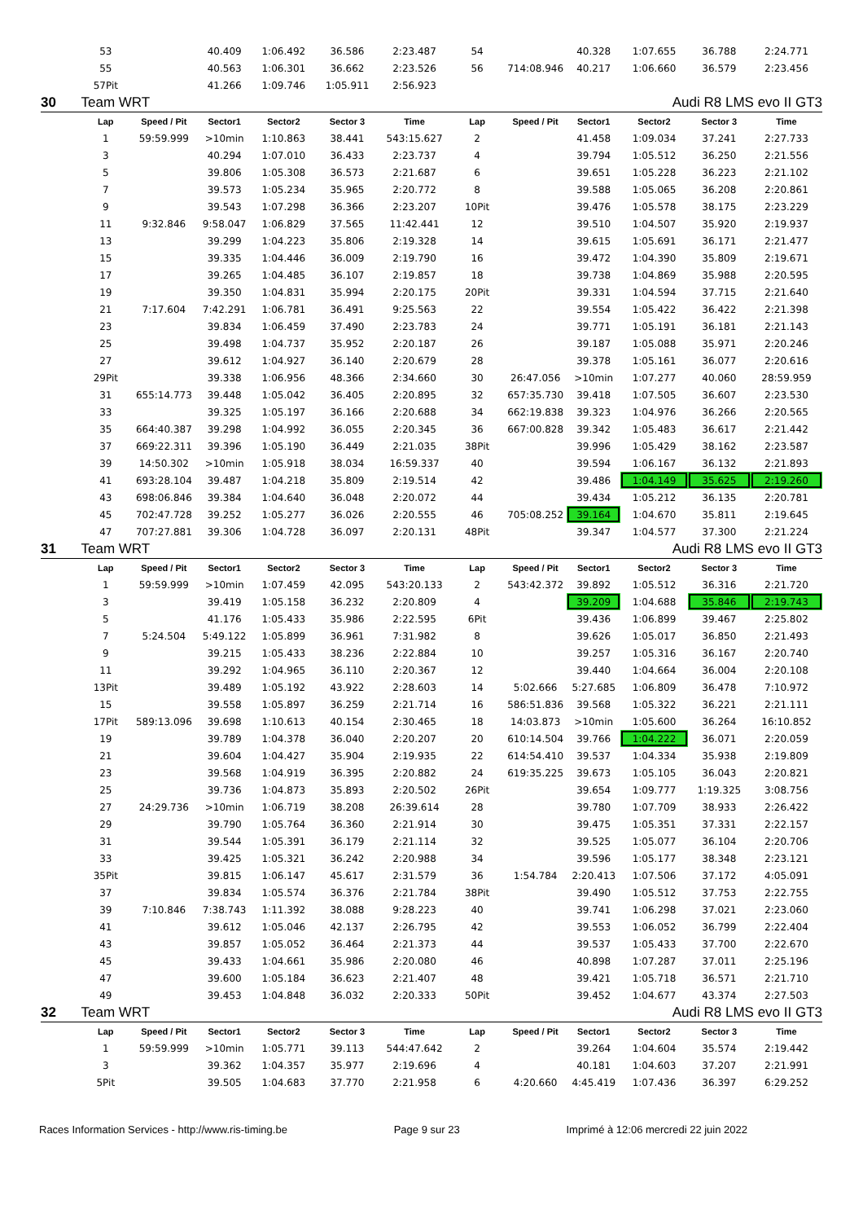| | 53 | | 40.409 | 1:06.492 | 36.586 | 2:23.487 | 54 | | 40.328 | 1:07.655 | 36.788 | 2:24.771 |
| | 55 | | 40.563 | 1:06.301 | 36.662 | 2:23.526 | 56 | 714:08.946 | 40.217 | 1:06.660 | 36.579 | 2:23.456 |
| | 57Pit | | 41.266 | 1:09.746 | 1:05.911 | 2:56.923 | | | | | | |
| 30 | Team WRT | | | | | | | | | Audi R8 LMS evo II GT3 | | |
| | Lap | Speed / Pit | Sector1 | Sector2 | Sector 3 | Time | Lap | Speed / Pit | Sector1 | Sector2 | Sector 3 | Time |
| | 1 | 59:59.999 | >10min | 1:10.863 | 38.441 | 543:15.627 | 2 | | 41.458 | 1:09.034 | 37.241 | 2:27.733 |
| | 3 | | 40.294 | 1:07.010 | 36.433 | 2:23.737 | 4 | | 39.794 | 1:05.512 | 36.250 | 2:21.556 |
| | 5 | | 39.806 | 1:05.308 | 36.573 | 2:21.687 | 6 | | 39.651 | 1:05.228 | 36.223 | 2:21.102 |
| | 7 | | 39.573 | 1:05.234 | 35.965 | 2:20.772 | 8 | | 39.588 | 1:05.065 | 36.208 | 2:20.861 |
| | 9 | | 39.543 | 1:07.298 | 36.366 | 2:23.207 | 10Pit | | 39.476 | 1:05.578 | 38.175 | 2:23.229 |
| | 11 | 9:32.846 | 9:58.047 | 1:06.829 | 37.565 | 11:42.441 | 12 | | 39.510 | 1:04.507 | 35.920 | 2:19.937 |
| | 13 | | 39.299 | 1:04.223 | 35.806 | 2:19.328 | 14 | | 39.615 | 1:05.691 | 36.171 | 2:21.477 |
| | 15 | | 39.335 | 1:04.446 | 36.009 | 2:19.790 | 16 | | 39.472 | 1:04.390 | 35.809 | 2:19.671 |
| | 17 | | 39.265 | 1:04.485 | 36.107 | 2:19.857 | 18 | | 39.738 | 1:04.869 | 35.988 | 2:20.595 |
| | 19 | | 39.350 | 1:04.831 | 35.994 | 2:20.175 | 20Pit | | 39.331 | 1:04.594 | 37.715 | 2:21.640 |
| | 21 | 7:17.604 | 7:42.291 | 1:06.781 | 36.491 | 9:25.563 | 22 | | 39.554 | 1:05.422 | 36.422 | 2:21.398 |
| | 23 | | 39.834 | 1:06.459 | 37.490 | 2:23.783 | 24 | | 39.771 | 1:05.191 | 36.181 | 2:21.143 |
| | 25 | | 39.498 | 1:04.737 | 35.952 | 2:20.187 | 26 | | 39.187 | 1:05.088 | 35.971 | 2:20.246 |
| | 27 | | 39.612 | 1:04.927 | 36.140 | 2:20.679 | 28 | | 39.378 | 1:05.161 | 36.077 | 2:20.616 |
| | 29Pit | | 39.338 | 1:06.956 | 48.366 | 2:34.660 | 30 | 26:47.056 | >10min | 1:07.277 | 40.060 | 28:59.959 |
| | 31 | 655:14.773 | 39.448 | 1:05.042 | 36.405 | 2:20.895 | 32 | 657:35.730 | 39.418 | 1:07.505 | 36.607 | 2:23.530 |
| | 33 | | 39.325 | 1:05.197 | 36.166 | 2:20.688 | 34 | 662:19.838 | 39.323 | 1:04.976 | 36.266 | 2:20.565 |
| | 35 | 664:40.387 | 39.298 | 1:04.992 | 36.055 | 2:20.345 | 36 | 667:00.828 | 39.342 | 1:05.483 | 36.617 | 2:21.442 |
| | 37 | 669:22.311 | 39.396 | 1:05.190 | 36.449 | 2:21.035 | 38Pit | | 39.996 | 1:05.429 | 38.162 | 2:23.587 |
| | 39 | 14:50.302 | >10min | 1:05.918 | 38.034 | 16:59.337 | 40 | | 39.594 | 1:06.167 | 36.132 | 2:21.893 |
| | 41 | 693:28.104 | 39.487 | 1:04.218 | 35.809 | 2:19.514 | 42 | | 39.486 | 1:04.149 | 35.625 | 2:19.260 |
| | 43 | 698:06.846 | 39.384 | 1:04.640 | 36.048 | 2:20.072 | 44 | | 39.434 | 1:05.212 | 36.135 | 2:20.781 |
| | 45 | 702:47.728 | 39.252 | 1:05.277 | 36.026 | 2:20.555 | 46 | 705:08.252 | 39.164 | 1:04.670 | 35.811 | 2:19.645 |
| | 47 | 707:27.881 | 39.306 | 1:04.728 | 36.097 | 2:20.131 | 48Pit | | 39.347 | 1:04.577 | 37.300 | 2:21.224 |
| 31 | Team WRT | | | | | | | | | Audi R8 LMS evo II GT3 | | |
| | Lap | Speed / Pit | Sector1 | Sector2 | Sector 3 | Time | Lap | Speed / Pit | Sector1 | Sector2 | Sector 3 | Time |
| | 1 | 59:59.999 | >10min | 1:07.459 | 42.095 | 543:20.133 | 2 | 543:42.372 | 39.892 | 1:05.512 | 36.316 | 2:21.720 |
| | 3 | | 39.419 | 1:05.158 | 36.232 | 2:20.809 | 4 | | 39.209 | 1:04.688 | 35.846 | 2:19.743 |
| | 5 | | 41.176 | 1:05.433 | 35.986 | 2:22.595 | 6Pit | | 39.436 | 1:06.899 | 39.467 | 2:25.802 |
| | 7 | 5:24.504 | 5:49.122 | 1:05.899 | 36.961 | 7:31.982 | 8 | | 39.626 | 1:05.017 | 36.850 | 2:21.493 |
| | 9 | | 39.215 | 1:05.433 | 38.236 | 2:22.884 | 10 | | 39.257 | 1:05.316 | 36.167 | 2:20.740 |
| | 11 | | 39.292 | 1:04.965 | 36.110 | 2:20.367 | 12 | | 39.440 | 1:04.664 | 36.004 | 2:20.108 |
| | 13Pit | | 39.489 | 1:05.192 | 43.922 | 2:28.603 | 14 | 5:02.666 | 5:27.685 | 1:06.809 | 36.478 | 7:10.972 |
| | 15 | | 39.558 | 1:05.897 | 36.259 | 2:21.714 | 16 | 586:51.836 | 39.568 | 1:05.322 | 36.221 | 2:21.111 |
| | 17Pit | 589:13.096 | 39.698 | 1:10.613 | 40.154 | 2:30.465 | 18 | 14:03.873 | >10min | 1:05.600 | 36.264 | 16:10.852 |
| | 19 | | 39.789 | 1:04.378 | 36.040 | 2:20.207 | 20 | 610:14.504 | 39.766 | 1:04.222 | 36.071 | 2:20.059 |
| | 21 | | 39.604 | 1:04.427 | 35.904 | 2:19.935 | 22 | 614:54.410 | 39.537 | 1:04.334 | 35.938 | 2:19.809 |
| | 23 | | 39.568 | 1:04.919 | 36.395 | 2:20.882 | 24 | 619:35.225 | 39.673 | 1:05.105 | 36.043 | 2:20.821 |
| | 25 | | 39.736 | 1:04.873 | 35.893 | 2:20.502 | 26Pit | | 39.654 | 1:09.777 | 1:19.325 | 3:08.756 |
| | 27 | 24:29.736 | >10min | 1:06.719 | 38.208 | 26:39.614 | 28 | | 39.780 | 1:07.709 | 38.933 | 2:26.422 |
| | 29 | | 39.790 | 1:05.764 | 36.360 | 2:21.914 | 30 | | 39.475 | 1:05.351 | 37.331 | 2:22.157 |
| | 31 | | 39.544 | 1:05.391 | 36.179 | 2:21.114 | 32 | | 39.525 | 1:05.077 | 36.104 | 2:20.706 |
| | 33 | | 39.425 | 1:05.321 | 36.242 | 2:20.988 | 34 | | 39.596 | 1:05.177 | 38.348 | 2:23.121 |
| | 35Pit | | 39.815 | 1:06.147 | 45.617 | 2:31.579 | 36 | 1:54.784 | 2:20.413 | 1:07.506 | 37.172 | 4:05.091 |
| | 37 | | 39.834 | 1:05.574 | 36.376 | 2:21.784 | 38Pit | | 39.490 | 1:05.512 | 37.753 | 2:22.755 |
| | 39 | 7:10.846 | 7:38.743 | 1:11.392 | 38.088 | 9:28.223 | 40 | | 39.741 | 1:06.298 | 37.021 | 2:23.060 |
| | 41 | | 39.612 | 1:05.046 | 42.137 | 2:26.795 | 42 | | 39.553 | 1:06.052 | 36.799 | 2:22.404 |
| | 43 | | 39.857 | 1:05.052 | 36.464 | 2:21.373 | 44 | | 39.537 | 1:05.433 | 37.700 | 2:22.670 |
| | 45 | | 39.433 | 1:04.661 | 35.986 | 2:20.080 | 46 | | 40.898 | 1:07.287 | 37.011 | 2:25.196 |
| | 47 | | 39.600 | 1:05.184 | 36.623 | 2:21.407 | 48 | | 39.421 | 1:05.718 | 36.571 | 2:21.710 |
| | 49 | | 39.453 | 1:04.848 | 36.032 | 2:20.333 | 50Pit | | 39.452 | 1:04.677 | 43.374 | 2:27.503 |
| 32 | Team WRT | | | | | | | | | Audi R8 LMS evo II GT3 | | |
| | Lap | Speed / Pit | Sector1 | Sector2 | Sector 3 | Time | Lap | Speed / Pit | Sector1 | Sector2 | Sector 3 | Time |
| | 1 | 59:59.999 | >10min | 1:05.771 | 39.113 | 544:47.642 | 2 | | 39.264 | 1:04.604 | 35.574 | 2:19.442 |
| | 3 | | 39.362 | 1:04.357 | 35.977 | 2:19.696 | 4 | | 40.181 | 1:04.603 | 37.207 | 2:21.991 |
| | 5Pit | | 39.505 | 1:04.683 | 37.770 | 2:21.958 | 6 | 4:20.660 | 4:45.419 | 1:07.436 | 36.397 | 6:29.252 |
Races Information Services - http://www.ris-timing.be Page 9 sur 23 Imprimé à 12:06 mercredi 22 juin 2022